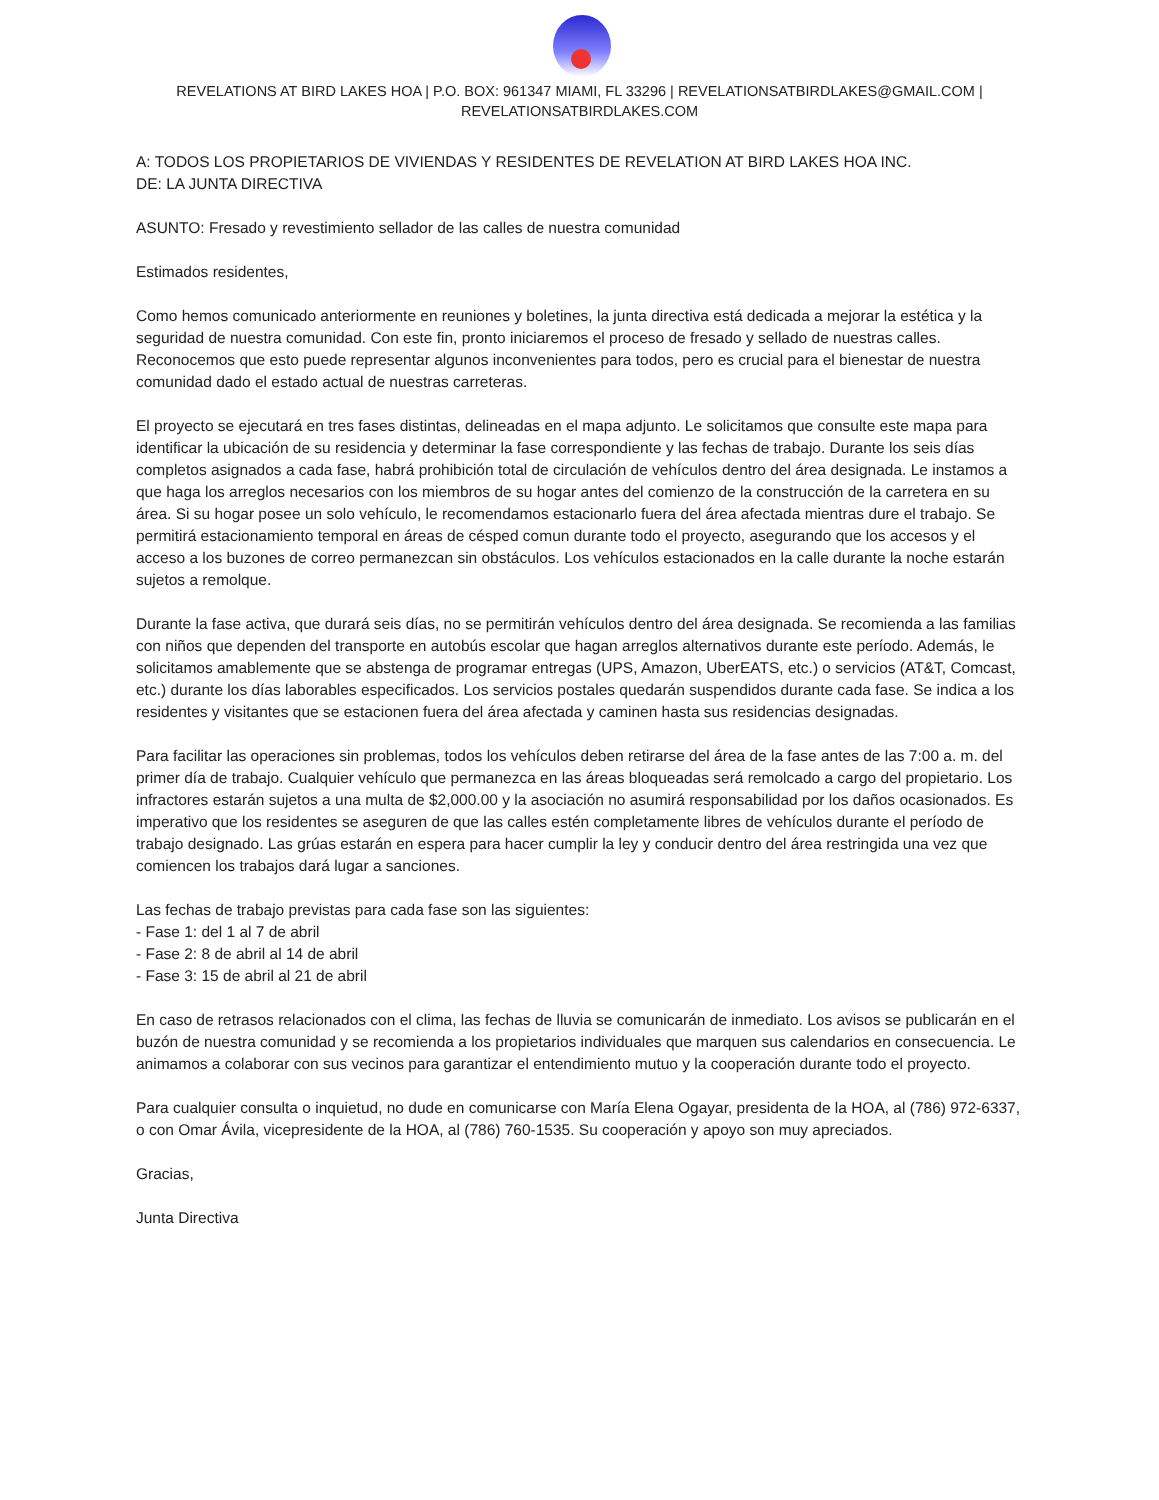REVELATIONS AT BIRD LAKES HOA | P.O. BOX: 961347 MIAMI, FL 33296 | REVELATIONSATBIRDLAKES@GMAIL.COM |
REVELATIONSATBIRDLAKES.COM
A: TODOS LOS PROPIETARIOS DE VIVIENDAS Y RESIDENTES DE REVELATION AT BIRD LAKES HOA INC.
DE: LA JUNTA DIRECTIVA
ASUNTO: Fresado y revestimiento sellador de las calles de nuestra comunidad
Estimados residentes,
Como hemos comunicado anteriormente en reuniones y boletines, la junta directiva está dedicada a mejorar la estética y la seguridad de nuestra comunidad. Con este fin, pronto iniciaremos el proceso de fresado y sellado de nuestras calles. Reconocemos que esto puede representar algunos inconvenientes para todos, pero es crucial para el bienestar de nuestra comunidad dado el estado actual de nuestras carreteras.
El proyecto se ejecutará en tres fases distintas, delineadas en el mapa adjunto. Le solicitamos que consulte este mapa para identificar la ubicación de su residencia y determinar la fase correspondiente y las fechas de trabajo. Durante los seis días completos asignados a cada fase, habrá prohibición total de circulación de vehículos dentro del área designada. Le instamos a que haga los arreglos necesarios con los miembros de su hogar antes del comienzo de la construcción de la carretera en su área. Si su hogar posee un solo vehículo, le recomendamos estacionarlo fuera del área afectada mientras dure el trabajo. Se permitirá estacionamiento temporal en áreas de césped comun durante todo el proyecto, asegurando que los accesos y el acceso a los buzones de correo permanezcan sin obstáculos. Los vehículos estacionados en la calle durante la noche estarán sujetos a remolque.
Durante la fase activa, que durará seis días, no se permitirán vehículos dentro del área designada. Se recomienda a las familias con niños que dependen del transporte en autobús escolar que hagan arreglos alternativos durante este período. Además, le solicitamos amablemente que se abstenga de programar entregas (UPS, Amazon, UberEATS, etc.) o servicios (AT&T, Comcast, etc.) durante los días laborables especificados. Los servicios postales quedarán suspendidos durante cada fase. Se indica a los residentes y visitantes que se estacionen fuera del área afectada y caminen hasta sus residencias designadas.
Para facilitar las operaciones sin problemas, todos los vehículos deben retirarse del área de la fase antes de las 7:00 a. m. del primer día de trabajo. Cualquier vehículo que permanezca en las áreas bloqueadas será remolcado a cargo del propietario. Los infractores estarán sujetos a una multa de $2,000.00 y la asociación no asumirá responsabilidad por los daños ocasionados. Es imperativo que los residentes se aseguren de que las calles estén completamente libres de vehículos durante el período de trabajo designado. Las grúas estarán en espera para hacer cumplir la ley y conducir dentro del área restringida una vez que comiencen los trabajos dará lugar a sanciones.
Las fechas de trabajo previstas para cada fase son las siguientes:
- Fase 1: del 1 al 7 de abril
- Fase 2: 8 de abril al 14 de abril
- Fase 3: 15 de abril al 21 de abril
En caso de retrasos relacionados con el clima, las fechas de lluvia se comunicarán de inmediato. Los avisos se publicarán en el buzón de nuestra comunidad y se recomienda a los propietarios individuales que marquen sus calendarios en consecuencia. Le animamos a colaborar con sus vecinos para garantizar el entendimiento mutuo y la cooperación durante todo el proyecto.
Para cualquier consulta o inquietud, no dude en comunicarse con María Elena Ogayar, presidenta de la HOA, al (786) 972-6337, o con Omar Ávila, vicepresidente de la HOA, al (786) 760-1535. Su cooperación y apoyo son muy apreciados.
Gracias,
Junta Directiva